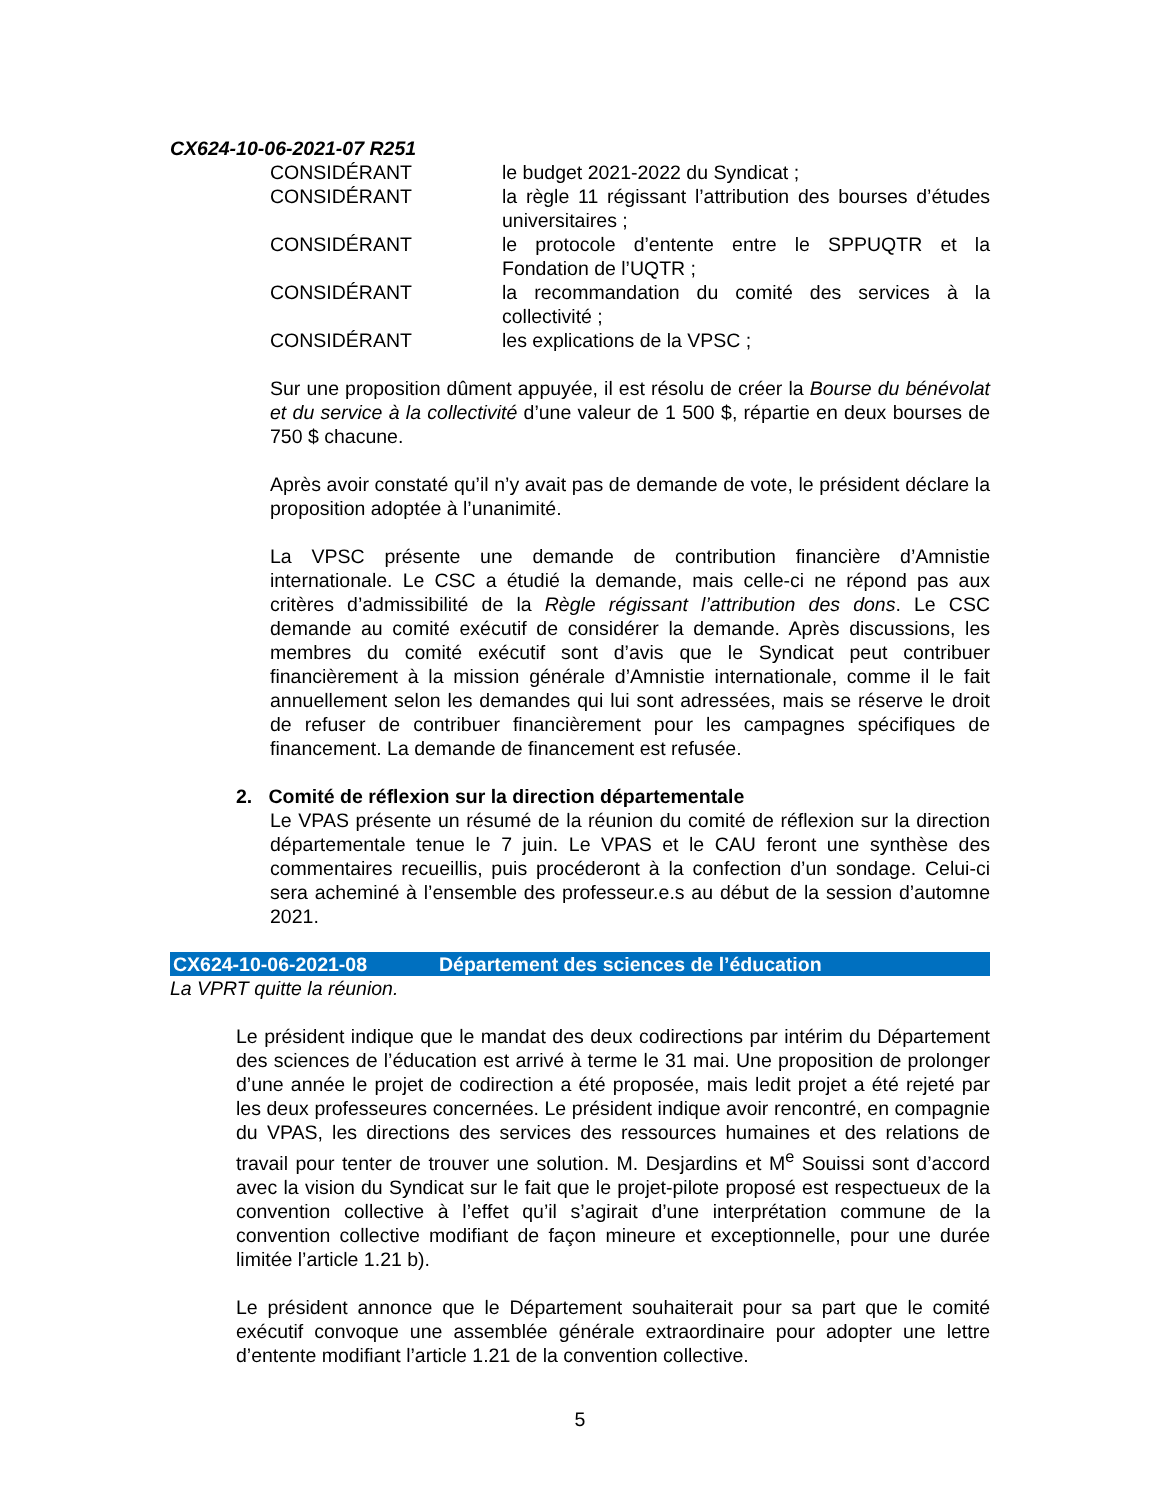CX624-10-06-2021-07 R251
| CONSIDÉRANT | le budget 2021-2022 du Syndicat ; |
| CONSIDÉRANT | la règle 11 régissant l’attribution des bourses d’études universitaires ; |
| CONSIDÉRANT | le protocole d’entente entre le SPPUQTR et la Fondation de l’UQTR ; |
| CONSIDÉRANT | la recommandation du comité des services à la collectivité ; |
| CONSIDÉRANT | les explications de la VPSC ; |
Sur une proposition dûment appuyée, il est résolu de créer la Bourse du bénévolat et du service à la collectivité d’une valeur de 1 500 $, répartie en deux bourses de 750 $ chacune.
Après avoir constaté qu’il n’y avait pas de demande de vote, le président déclare la proposition adoptée à l’unanimité.
La VPSC présente une demande de contribution financière d’Amnistie internationale. Le CSC a étudié la demande, mais celle-ci ne répond pas aux critères d’admissibilité de la Règle régissant l’attribution des dons. Le CSC demande au comité exécutif de considérer la demande. Après discussions, les membres du comité exécutif sont d’avis que le Syndicat peut contribuer financièrement à la mission générale d’Amnistie internationale, comme il le fait annuellement selon les demandes qui lui sont adressées, mais se réserve le droit de refuser de contribuer financièrement pour les campagnes spécifiques de financement. La demande de financement est refusée.
2. Comité de réflexion sur la direction départementale
Le VPAS présente un résumé de la réunion du comité de réflexion sur la direction départementale tenue le 7 juin. Le VPAS et le CAU feront une synthèse des commentaires recueillis, puis procéderont à la confection d’un sondage. Celui-ci sera acheminé à l’ensemble des professeur.e.s au début de la session d’automne 2021.
CX624-10-06-2021-08 Département des sciences de l’éducation
La VPRT quitte la réunion.
Le président indique que le mandat des deux codirections par intérim du Département des sciences de l’éducation est arrivé à terme le 31 mai. Une proposition de prolonger d’une année le projet de codirection a été proposée, mais ledit projet a été rejeté par les deux professeures concernées. Le président indique avoir rencontré, en compagnie du VPAS, les directions des services des ressources humaines et des relations de travail pour tenter de trouver une solution. M. Desjardins et M<sup>e</sup> Souissi sont d’accord avec la vision du Syndicat sur le fait que le projet-pilote proposé est respectueux de la convention collective à l’effet qu’il s’agirait d’une interprétation commune de la convention collective modifiant de façon mineure et exceptionnelle, pour une durée limitée l’article 1.21 b).
Le président annonce que le Département souhaiterait pour sa part que le comité exécutif convoque une assemblée générale extraordinaire pour adopter une lettre d’entente modifiant l’article 1.21 de la convention collective.
5